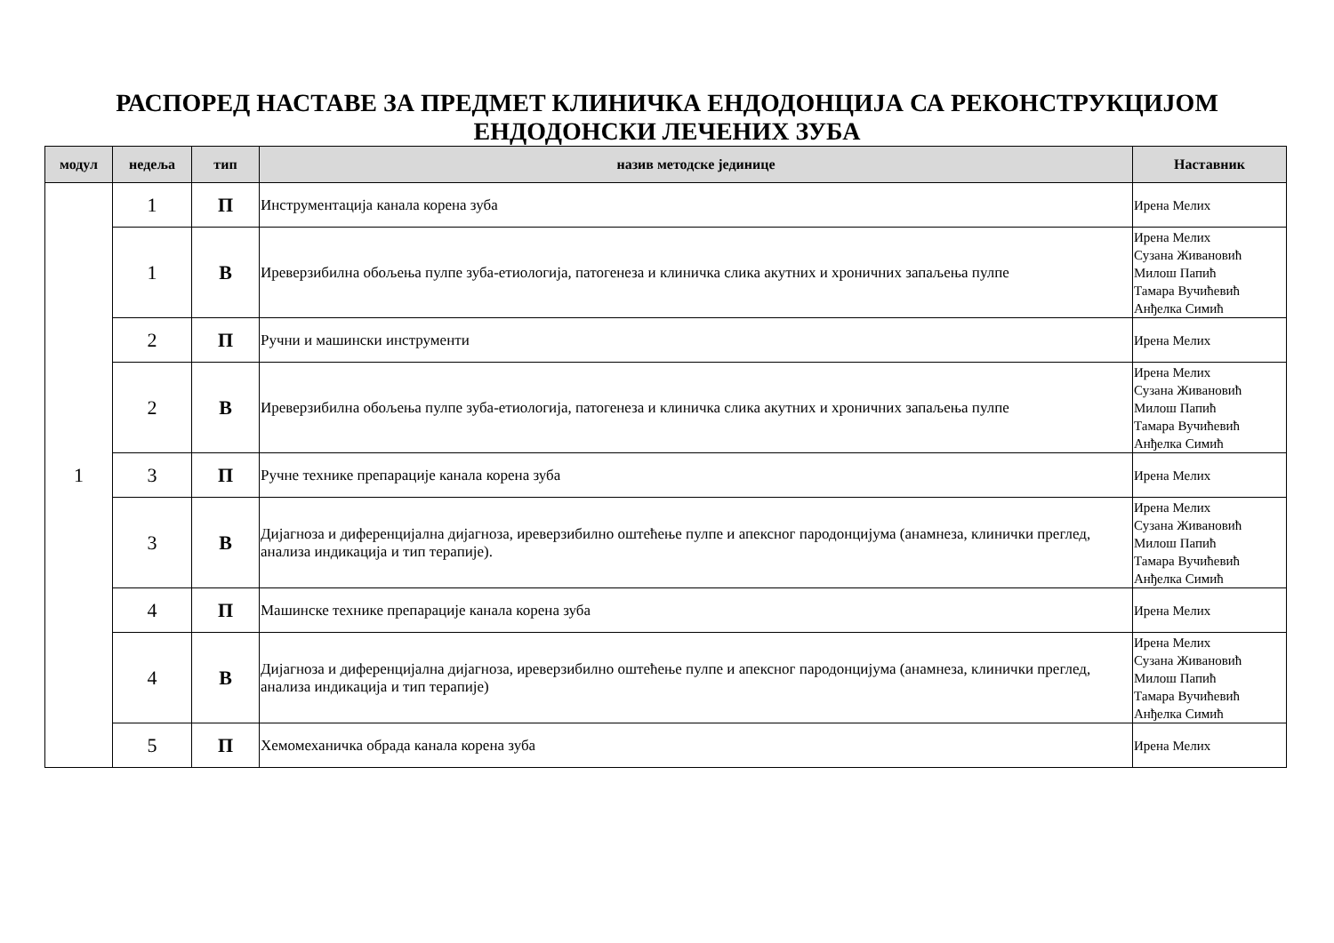РАСПОРЕД НАСТАВЕ ЗА ПРЕДМЕТ КЛИНИЧКА ЕНДОДОНЦИЈА СА РЕКОНСТРУКЦИЈОМ
ЕНДОДОНСКИ ЛЕЧЕНИХ ЗУБА
| модул | недеља | тип | назив методске јединице | Наставник |
| --- | --- | --- | --- | --- |
| 1 | 1 | П | Инструментација канала корена зуба | Ирена Мелих |
| | 1 | В | Иреверзибилна обољења пулпе зуба-етиологија, патогенеза и клиничка слика акутних и хроничних запаљења пулпе | Ирена Мелих Сузана Живановић Милош Папић Тамара Вучићевић Анђелка Симић |
| | 2 | П | Ручни и машински инструменти | Ирена Мелих |
| | 2 | В | Иреверзибилна обољења пулпе зуба-етиологија, патогенеза и клиничка слика акутних и хроничних запаљења пулпе | Ирена Мелих Сузана Живановић Милош Папић Тамара Вучићевић Анђелка Симић |
| | 3 | П | Ручне технике препарације канала корена зуба | Ирена Мелих |
| | 3 | В | Дијагноза и диференцијална дијагноза, иреверзибилно оштећење пулпе и апексног пародонцијума (анамнеза, клинички преглед, анализа индикација и тип терапије). | Ирена Мелих Сузана Живановић Милош Папић Тамара Вучићевић Анђелка Симић |
| | 4 | П | Машинске технике препарације канала корена зуба | Ирена Мелих |
| | 4 | В | Дијагноза и диференцијална дијагноза, иреверзибилно оштећење пулпе и апексног пародонцијума (анамнеза, клинички преглед, анализа индикација и тип терапије) | Ирена Мелих Сузана Живановић Милош Папић Тамара Вучићевић Анђелка Симић |
| | 5 | П | Хемомеханичка обрада канала корена зуба | Ирена Мелих |